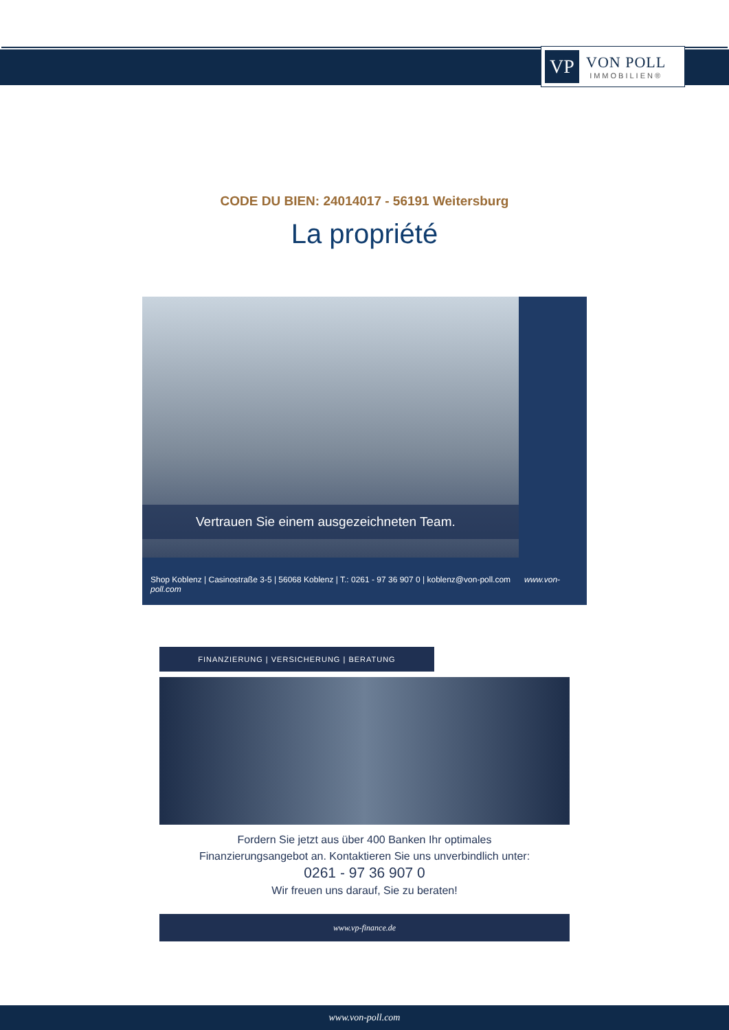VP
VON POLL
IMMOBILIEN®
CODE DU BIEN: 24014017 - 56191 Weitersburg
La propriété
Vertrauen Sie einem ausgezeichneten Team.
Shop Koblenz | Casinostraße 3-5 | 56068 Koblenz | T.: 0261 - 97 36 907 0 | koblenz@von-poll.com www.von-poll.com
FINANZIERUNG | VERSICHERUNG | BERATUNG
Fordern Sie jetzt aus über 400 Banken Ihr optimales
Finanzierungsangebot an. Kontaktieren Sie uns unverbindlich unter:
0261 - 97 36 907 0
Wir freuen uns darauf, Sie zu beraten!
www.vp-finance.de
www.von-poll.com